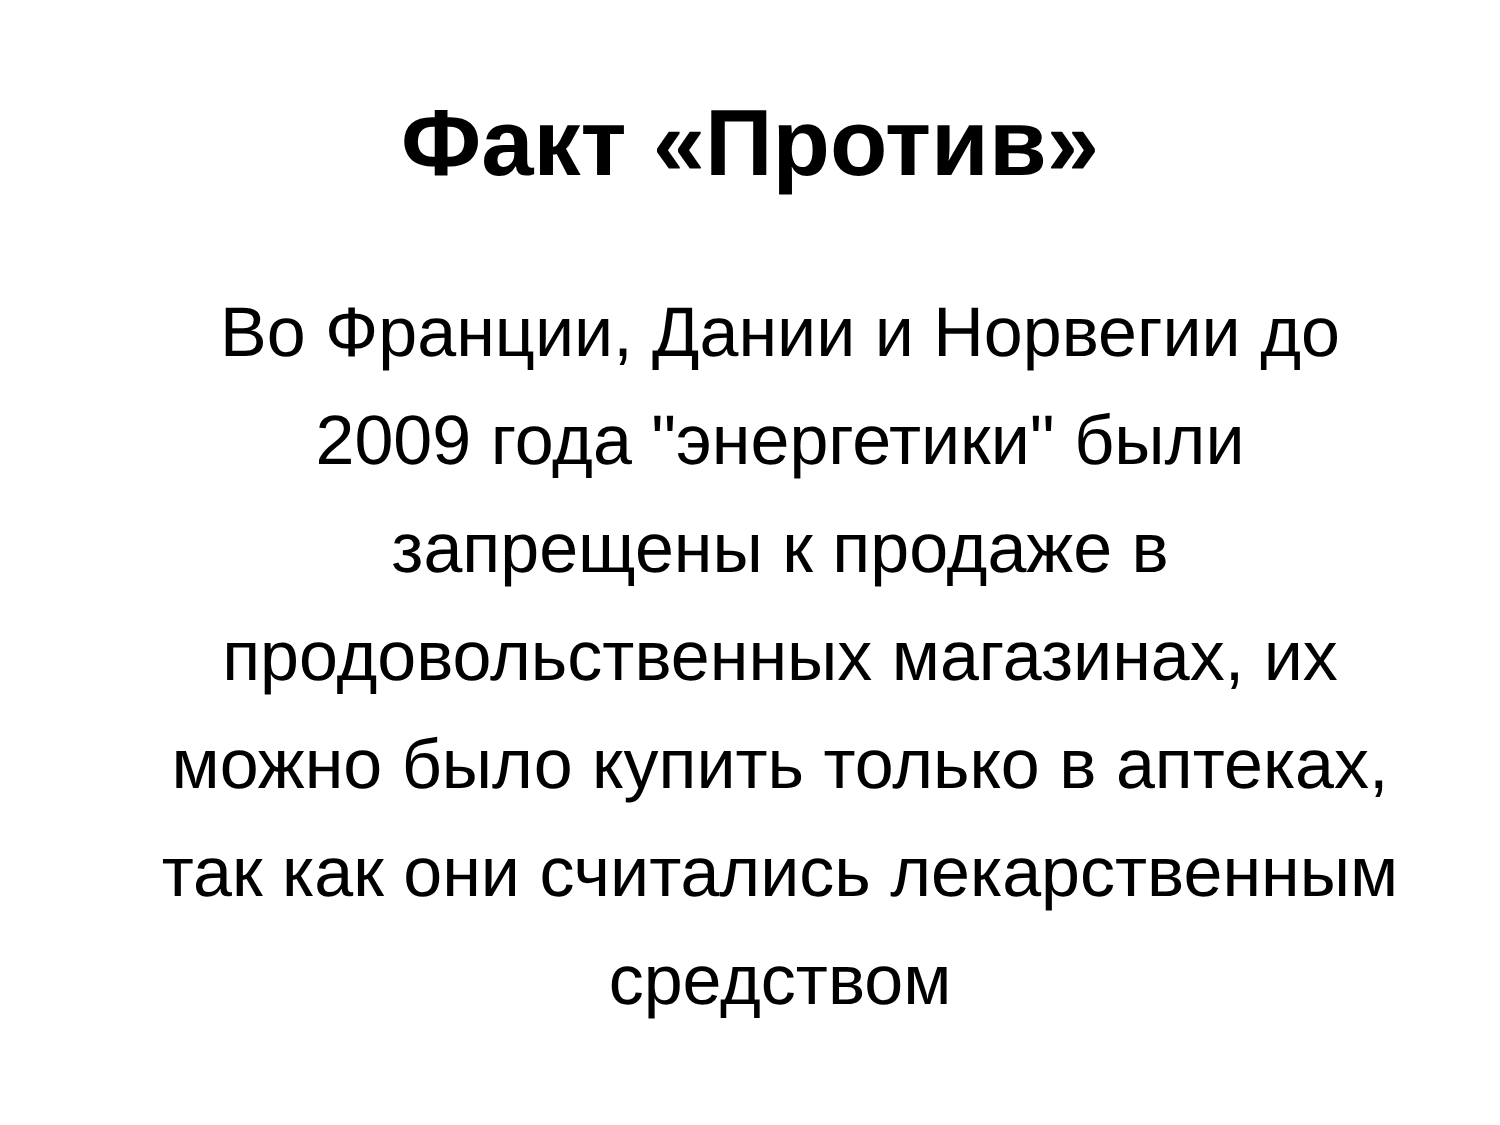Факт «Против»
Во Франции, Дании и Норвегии до 2009 года "энергетики" были запрещены к продаже в продовольственных магазинах, их можно было купить только в аптеках, так как они считались лекарственным средством